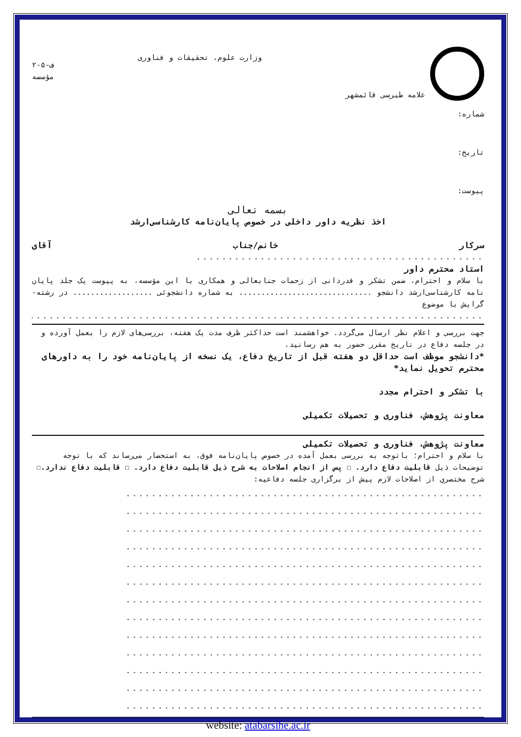علامه طبرسی قائمشهر
وزارت علوم، تحقیقات و فناوری
ف-۵-۲
مؤسسه
شماره:
تاریخ:
پیوست:
بسمه تعالی
اخذ نظریه داور داخلی در خصوص پایان‌نامه کارشناسی‌ارشد
سرکار خانم/جناب آقای
.............................................
استاد محترم داور
با سلام و احترام، ضمن تشکر و قدردانی از زحمات جنابعالی و همکاری با این مؤسسه، به پیوست یک جلد پایان نامه کارشناسی‌ارشد دانشجو .............................. به شماره دانشجوئی .................. در رشته-گرایش با موضوع
..........................................................................................................
جهت بررسی و اعلام نظر ارسال می‌گردد. خواهشمند است حداکثر ظرف مدت یک هفته، بررسی‌های لازم را بعمل آورده و در جلسه دفاع در تاریخ مقرر حضور به هم رسانید.
*دانشجو موظف است حداقل دو هفته قبل از تاریخ دفاع، یک نسخه از پایان‌نامه خود را به داورهای محترم تحویل نماید*
با تشکر و احترام مجدد
معاونت پژوهش، فناوری و تحصیلات تکمیلی
معاونت پژوهش، فناوری و تحصیلات تکمیلی
با سلام و احترام؛ باتوجه به بررسی بعمل آمده در خصوص پایان‌نامه فوق، به استحضار می‌رساند که با توجه توضیحات ذیل قابلیت دفاع دارد. ☐ پس از انجام اصلاحات به شرح ذیل قابلیت دفاع دارد. ☐ قابلیت دفاع ندارد.☐
شرح مختصري از اصلاحات لازم پیش از برگزاری جلسه دفاعیه:
........................................................
........................................................
........................................................
........................................................
........................................................
........................................................
........................................................
........................................................
........................................................
........................................................
........................................................
........................................................
........................................................
website: atabarsihe.ac.ir